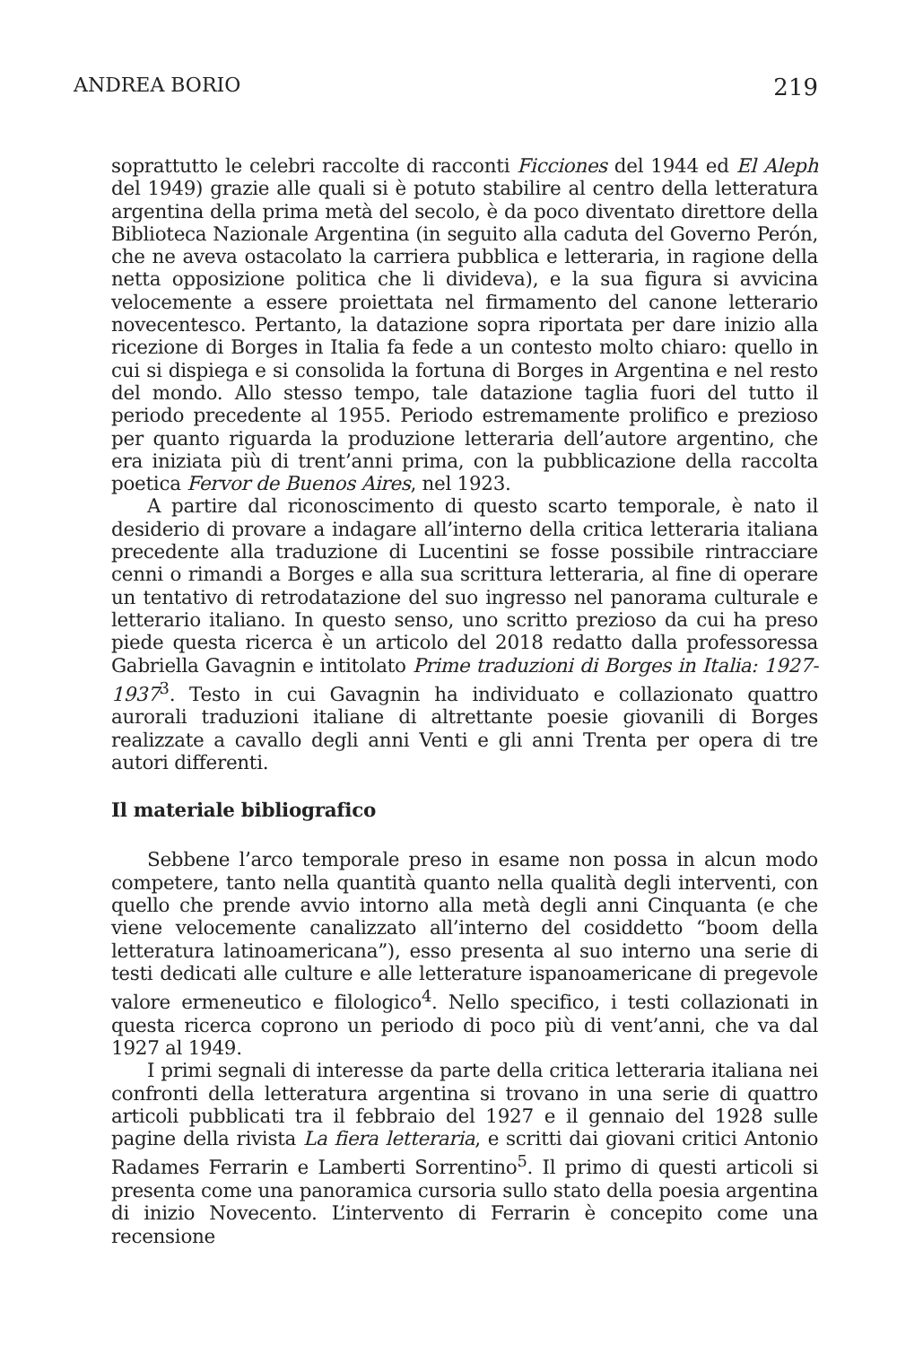ANDREA BORIO 219
soprattutto le celebri raccolte di racconti Ficciones del 1944 ed El Aleph del 1949) grazie alle quali si è potuto stabilire al centro della letteratura argentina della prima metà del secolo, è da poco diventato direttore della Biblioteca Nazionale Argentina (in seguito alla caduta del Governo Perón, che ne aveva ostacolato la carriera pubblica e letteraria, in ragione della netta opposizione politica che li divideva), e la sua figura si avvicina velocemente a essere proiettata nel firmamento del canone letterario novecentesco. Pertanto, la datazione sopra riportata per dare inizio alla ricezione di Borges in Italia fa fede a un contesto molto chiaro: quello in cui si dispiega e si consolida la fortuna di Borges in Argentina e nel resto del mondo. Allo stesso tempo, tale datazione taglia fuori del tutto il periodo precedente al 1955. Periodo estremamente prolifico e prezioso per quanto riguarda la produzione letteraria dell’autore argentino, che era iniziata più di trent’anni prima, con la pubblicazione della raccolta poetica Fervor de Buenos Aires, nel 1923.
A partire dal riconoscimento di questo scarto temporale, è nato il desiderio di provare a indagare all’interno della critica letteraria italiana precedente alla traduzione di Lucentini se fosse possibile rintracciare cenni o rimandi a Borges e alla sua scrittura letteraria, al fine di operare un tentativo di retrodatazione del suo ingresso nel panorama culturale e letterario italiano. In questo senso, uno scritto prezioso da cui ha preso piede questa ricerca è un articolo del 2018 redatto dalla professoressa Gabriella Gavagnin e intitolato Prime traduzioni di Borges in Italia: 1927-1937<sup>3</sup>. Testo in cui Gavagnin ha individuato e collazionato quattro aurorali traduzioni italiane di altrettante poesie giovanili di Borges realizzate a cavallo degli anni Venti e gli anni Trenta per opera di tre autori differenti.
Il materiale bibliografico
Sebbene l’arco temporale preso in esame non possa in alcun modo competere, tanto nella quantità quanto nella qualità degli interventi, con quello che prende avvio intorno alla metà degli anni Cinquanta (e che viene velocemente canalizzato all’interno del cosiddetto “boom della letteratura latinoamericana”), esso presenta al suo interno una serie di testi dedicati alle culture e alle letterature ispanoamericane di pregevole valore ermeneutico e filologico<sup>4</sup>. Nello specifico, i testi collazionati in questa ricerca coprono un periodo di poco più di vent’anni, che va dal 1927 al 1949.
I primi segnali di interesse da parte della critica letteraria italiana nei confronti della letteratura argentina si trovano in una serie di quattro articoli pubblicati tra il febbraio del 1927 e il gennaio del 1928 sulle pagine della rivista La fiera letteraria, e scritti dai giovani critici Antonio Radames Ferrarin e Lamberti Sorrentino<sup>5</sup>. Il primo di questi articoli si presenta come una panoramica cursoria sullo stato della poesia argentina di inizio Novecento. L’intervento di Ferrarin è concepito come una recensione